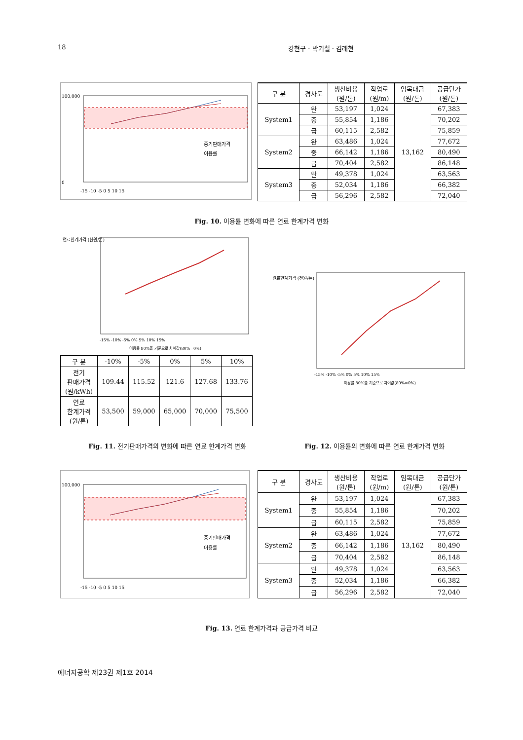18 강현구 · 박기철 · 김래현
100,000
0
증기판매가격
이용률
-15 -10 -5 0 5 10 15
| 구 분 | 경사도 | 생산비용 (원/톤) | 작업로 (원/m) | 임목대금 (원/톤) | 공급단가 (원/톤) |
| --- | --- | --- | --- | --- | --- |
| System1 | 완 | 53,197 | 1,024 | 13,162 | 67,383 |
| | 중 | 55,854 | 1,186 | | 70,202 |
| | 급 | 60,115 | 2,582 | | 75,859 |
| System2 | 완 | 63,486 | 1,024 | | 77,672 |
| | 중 | 66,142 | 1,186 | | 80,490 |
| | 급 | 70,404 | 2,582 | | 86,148 |
| System3 | 완 | 49,378 | 1,024 | | 63,563 |
| | 중 | 52,034 | 1,186 | | 66,382 |
| | 급 | 56,296 | 2,582 | | 72,040 |
Fig. 10. 이용률 변화에 따른 연료 한계가격 변화
연료한계가격 (천원/톤)
-15% -10% -5% 0% 5% 10% 15%
이용률 80%을 기준으로 차이값(80%=0%)
| 구 분 | -10% | -5% | 0% | 5% | 10% |
| --- | --- | --- | --- | --- | --- |
| 전기 판매가격 (원/kWh) | 109.44 | 115.52 | 121.6 | 127.68 | 133.76 |
| 연료 한계가격 (원/톤) | 53,500 | 59,000 | 65,000 | 70,000 | 75,500 |
원료한계가격 (천원/톤)
-15% -10% -5% 0% 5% 10% 15%
이용률 80%를 기준으로 차이값(80%=0%)
Fig. 11. 전기판매가격의 변화에 따른 연료 한계가격 변화 Fig. 12. 이용률의 변화에 따른 연료 한계가격 변화
100,000
증기판매가격
이용률
-15 -10 -5 0 5 10 15
| 구 분 | 경사도 | 생산비용 (원/톤) | 작업로 (원/m) | 임목대금 (원/톤) | 공급단가 (원/톤) |
| --- | --- | --- | --- | --- | --- |
| System1 | 완 | 53,197 | 1,024 | 13,162 | 67,383 |
| | 중 | 55,854 | 1,186 | | 70,202 |
| | 급 | 60,115 | 2,582 | | 75,859 |
| System2 | 완 | 63,486 | 1,024 | | 77,672 |
| | 중 | 66,142 | 1,186 | | 80,490 |
| | 급 | 70,404 | 2,582 | | 86,148 |
| System3 | 완 | 49,378 | 1,024 | | 63,563 |
| | 중 | 52,034 | 1,186 | | 66,382 |
| | 급 | 56,296 | 2,582 | | 72,040 |
Fig. 13. 연료 한계가격과 공급가격 비교
에너지공학 제23권 제1호 2014